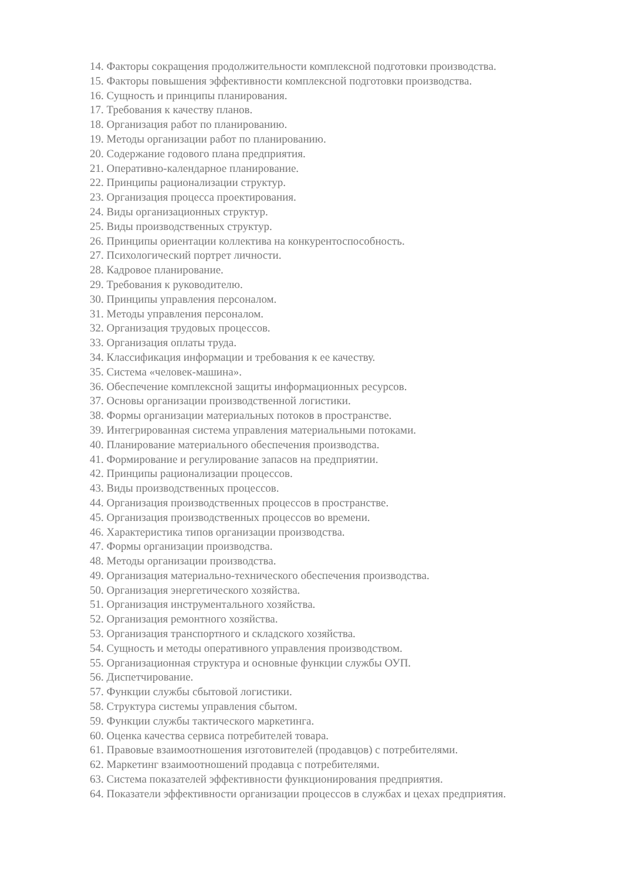14. Факторы сокращения продолжительности комплексной подготовки производства.
15. Факторы повышения эффективности комплексной подготовки производства.
16. Сущность и принципы планирования.
17. Требования к качеству планов.
18. Организация работ по планированию.
19. Методы организации работ по планированию.
20. Содержание годового плана предприятия.
21. Оперативно-календарное планирование.
22. Принципы рационализации структур.
23. Организация процесса проектирования.
24. Виды организационных структур.
25. Виды производственных структур.
26. Принципы ориентации коллектива на конкурентоспособность.
27. Психологический портрет личности.
28. Кадровое планирование.
29. Требования к руководителю.
30. Принципы управления персоналом.
31. Методы управления персоналом.
32. Организация трудовых процессов.
33. Организация оплаты труда.
34. Классификация информации и требования к ее качеству.
35. Система «человек-машина».
36. Обеспечение комплексной защиты информационных ресурсов.
37. Основы организации производственной логистики.
38. Формы организации материальных потоков в пространстве.
39. Интегрированная система управления материальными потоками.
40. Планирование материального обеспечения производства.
41. Формирование и регулирование запасов на предприятии.
42. Принципы рационализации процессов.
43. Виды производственных процессов.
44. Организация производственных процессов в пространстве.
45. Организация производственных процессов во времени.
46. Характеристика типов организации производства.
47. Формы организации производства.
48. Методы организации производства.
49. Организация материально-технического обеспечения производства.
50. Организация энергетического хозяйства.
51. Организация инструментального хозяйства.
52. Организация ремонтного хозяйства.
53. Организация транспортного и складского хозяйства.
54. Сущность и методы оперативного управления производством.
55. Организационная структура и основные функции службы ОУП.
56. Диспетчирование.
57. Функции службы сбытовой логистики.
58. Структура системы управления сбытом.
59. Функции службы тактического маркетинга.
60. Оценка качества сервиса потребителей товара.
61. Правовые взаимоотношения изготовителей (продавцов) с потребителями.
62. Маркетинг взаимоотношений продавца с потребителями.
63. Система показателей эффективности функционирования предприятия.
64. Показатели эффективности организации процессов в службах и цехах предприятия.